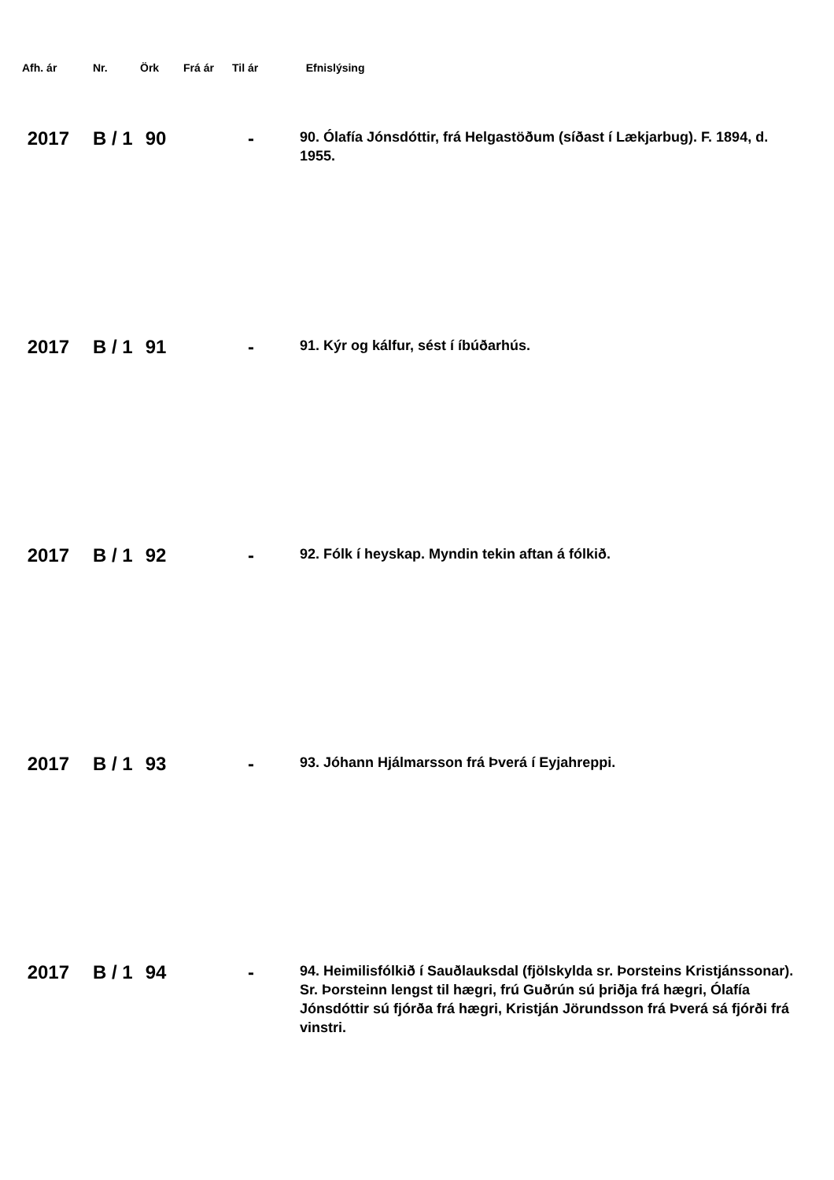| Afh. ár | Nr. | Örk | Frá ár | Til ár | Efnislýsing |
| --- | --- | --- | --- | --- | --- |
| 2017 | B / 1 | 90 | | - | 90. Ólafía Jónsdóttir, frá Helgastöðum (síðast í Lækjarbug). F. 1894, d. 1955. |
| 2017 | B / 1 | 91 | | - | 91. Kýr og kálfur, sést í íbúðarhús. |
| 2017 | B / 1 | 92 | | - | 92. Fólk í heyskap. Myndin tekin aftan á fólkið. |
| 2017 | B / 1 | 93 | | - | 93. Jóhann Hjálmarsson frá Þverá í Eyjahreppi. |
| 2017 | B / 1 | 94 | | - | 94. Heimilisfólkið í Sauðlauksdal (fjölskylda sr. Þorsteins Kristjánssonar). Sr. Þorsteinn lengst til hægri, frú Guðrún sú þriðja frá hægri, Ólafía Jónsdóttir sú fjórða frá hægri, Kristján Jörundsson frá Þverá sá fjórði frá vinstri. |